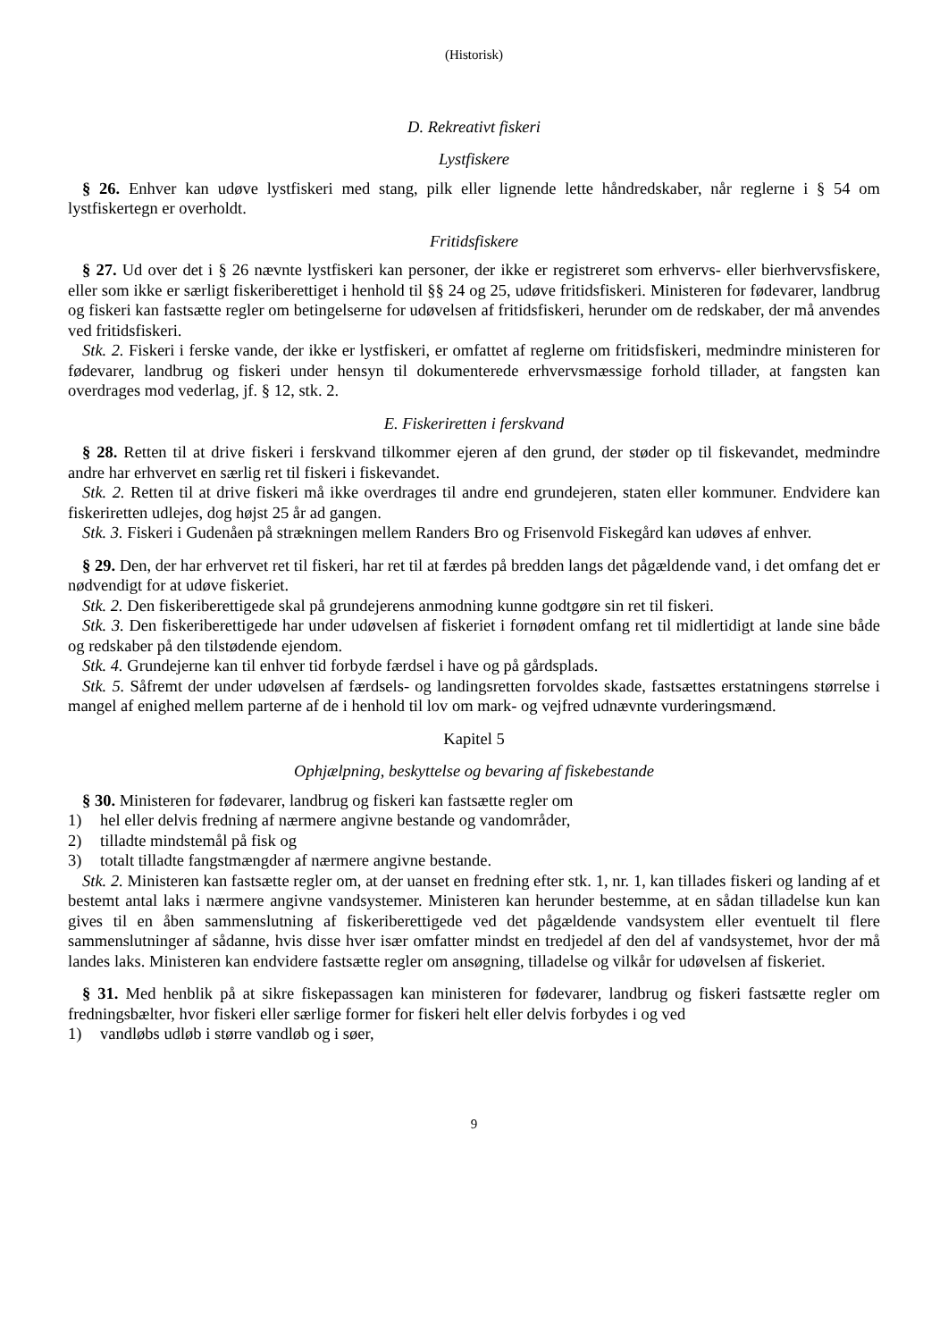(Historisk)
D. Rekreativt fiskeri
Lystfiskere
§ 26. Enhver kan udøve lystfiskeri med stang, pilk eller lignende lette håndredskaber, når reglerne i § 54 om lystfiskertegn er overholdt.
Fritidsfiskere
§ 27. Ud over det i § 26 nævnte lystfiskeri kan personer, der ikke er registreret som erhvervs- eller bierhvervsfiskere, eller som ikke er særligt fiskeriberettiget i henhold til §§ 24 og 25, udøve fritidsfiskeri. Ministeren for fødevarer, landbrug og fiskeri kan fastsætte regler om betingelserne for udøvelsen af fritidsfiskeri, herunder om de redskaber, der må anvendes ved fritidsfiskeri.
Stk. 2. Fiskeri i ferske vande, der ikke er lystfiskeri, er omfattet af reglerne om fritidsfiskeri, medmindre ministeren for fødevarer, landbrug og fiskeri under hensyn til dokumenterede erhvervsmæssige forhold tillader, at fangsten kan overdrages mod vederlag, jf. § 12, stk. 2.
E. Fiskeriretten i ferskvand
§ 28. Retten til at drive fiskeri i ferskvand tilkommer ejeren af den grund, der støder op til fiskevandet, medmindre andre har erhvervet en særlig ret til fiskeri i fiskevandet.
Stk. 2. Retten til at drive fiskeri må ikke overdrages til andre end grundejeren, staten eller kommuner. Endvidere kan fiskeriretten udlejes, dog højst 25 år ad gangen.
Stk. 3. Fiskeri i Gudenåen på strækningen mellem Randers Bro og Frisenvold Fiskegård kan udøves af enhver.
§ 29. Den, der har erhvervet ret til fiskeri, har ret til at færdes på bredden langs det pågældende vand, i det omfang det er nødvendigt for at udøve fiskeriet.
Stk. 2. Den fiskeriberettigede skal på grundejerens anmodning kunne godtgøre sin ret til fiskeri.
Stk. 3. Den fiskeriberettigede har under udøvelsen af fiskeriet i fornødent omfang ret til midlertidigt at lande sine både og redskaber på den tilstødende ejendom.
Stk. 4. Grundejerne kan til enhver tid forbyde færdsel i have og på gårdsplads.
Stk. 5. Såfremt der under udøvelsen af færdsels- og landingsretten forvoldes skade, fastsættes erstatningens størrelse i mangel af enighed mellem parterne af de i henhold til lov om mark- og vejfred udnævnte vurderingsmænd.
Kapitel 5
Ophjælpning, beskyttelse og bevaring af fiskebestande
§ 30. Ministeren for fødevarer, landbrug og fiskeri kan fastsætte regler om
1) hel eller delvis fredning af nærmere angivne bestande og vandområder,
2) tilladte mindstemål på fisk og
3) totalt tilladte fangstmængder af nærmere angivne bestande.
Stk. 2. Ministeren kan fastsætte regler om, at der uanset en fredning efter stk. 1, nr. 1, kan tillades fiskeri og landing af et bestemt antal laks i nærmere angivne vandsystemer. Ministeren kan herunder bestemme, at en sådan tilladelse kun kan gives til en åben sammenslutning af fiskeriberettigede ved det pågældende vandsystem eller eventuelt til flere sammenslutninger af sådanne, hvis disse hver især omfatter mindst en tredjedel af den del af vandsystemet, hvor der må landes laks. Ministeren kan endvidere fastsætte regler om ansøgning, tilladelse og vilkår for udøvelsen af fiskeriet.
§ 31. Med henblik på at sikre fiskepassagen kan ministeren for fødevarer, landbrug og fiskeri fastsætte regler om fredningsbælter, hvor fiskeri eller særlige former for fiskeri helt eller delvis forbydes i og ved
1) vandløbs udløb i større vandløb og i søer,
9